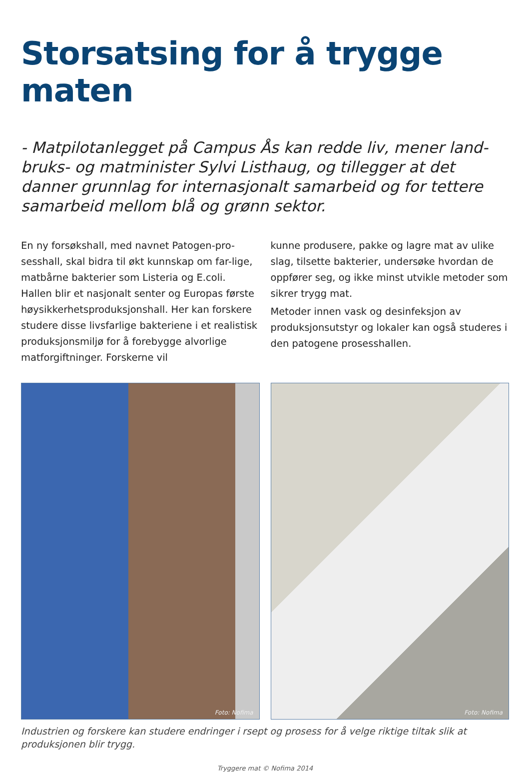Storsatsing for å trygge maten
- Matpilotanlegget på Campus Ås kan redde liv, mener land-bruks- og matminister Sylvi Listhaug, og tillegger at det danner grunnlag for internasjonalt samarbeid og for tettere samarbeid mellom blå og grønn sektor.
En ny forsøkshall, med navnet Patogen-pro-sesshall, skal bidra til økt kunnskap om far-lige, matbårne bakterier som Listeria og E.coli. Hallen blir et nasjonalt senter og Europas første høysikkerhetsproduksjonshall. Her kan forskere studere disse livsfarlige bakteriene i et realistisk produksjonsmiljø for å forebygge alvorlige matforgiftninger. Forskerne vil
kunne produsere, pakke og lagre mat av ulike slag, tilsette bakterier, undersøke hvordan de oppfører seg, og ikke minst utvikle metoder som sikrer trygg mat.
Metoder innen vask og desinfeksjon av produksjonsutstyr og lokaler kan også studeres i den patogene prosesshallen.
Foto: Nofima
Foto: Nofima
Industrien og forskere kan studere endringer i rsept og prosess for å velge riktige tiltak slik at produksjonen blir trygg.
Tryggere mat © Nofima 2014